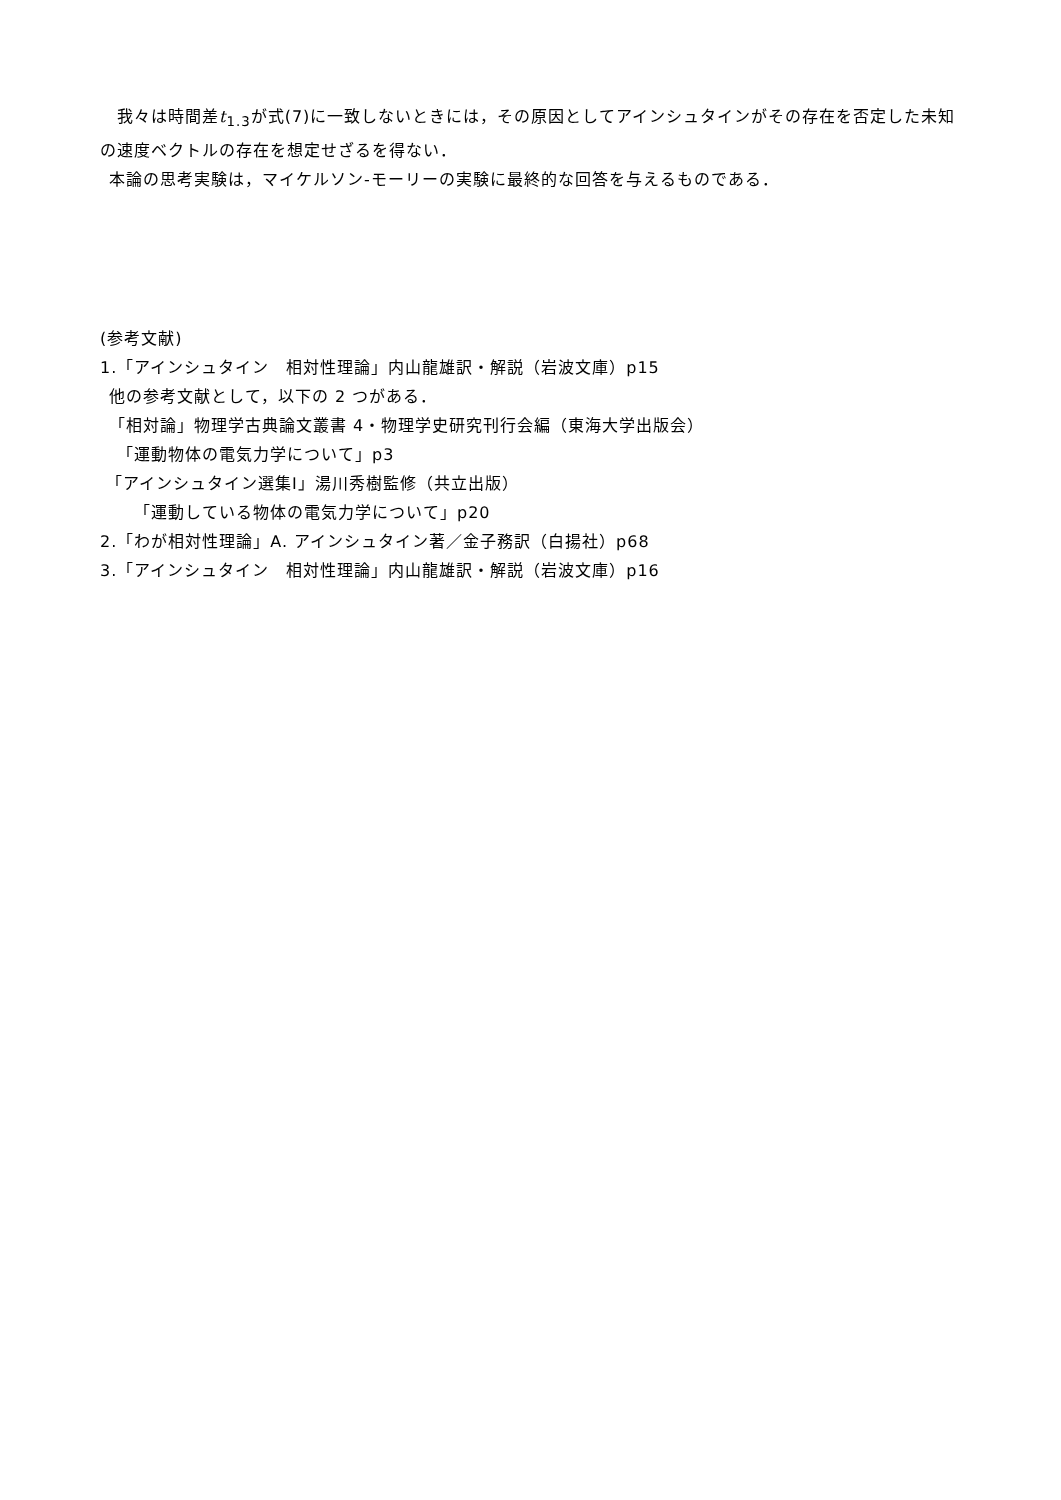我々は時間差t<sub>1.3</sub>が式(7)に一致しないときには，その原因としてアインシュタインがその存在を否定した未知の速度ベクトルの存在を想定せざるを得ない．
 本論の思考実験は，マイケルソン-モーリーの実験に最終的な回答を与えるものである．
(参考文献)
1.「アインシュタイン　相対性理論」内山龍雄訳・解説（岩波文庫）p15
 他の参考文献として，以下の 2 つがある．
 「相対論」物理学古典論文叢書 4・物理学史研究刊行会編（東海大学出版会）
 「運動物体の電気力学について」p3
「アインシュタイン選集Ⅰ」湯川秀樹監修（共立出版）
  「運動している物体の電気力学について」p20
2.「わが相対性理論」A. アインシュタイン著／金子務訳（白揚社）p68
3.「アインシュタイン　相対性理論」内山龍雄訳・解説（岩波文庫）p16